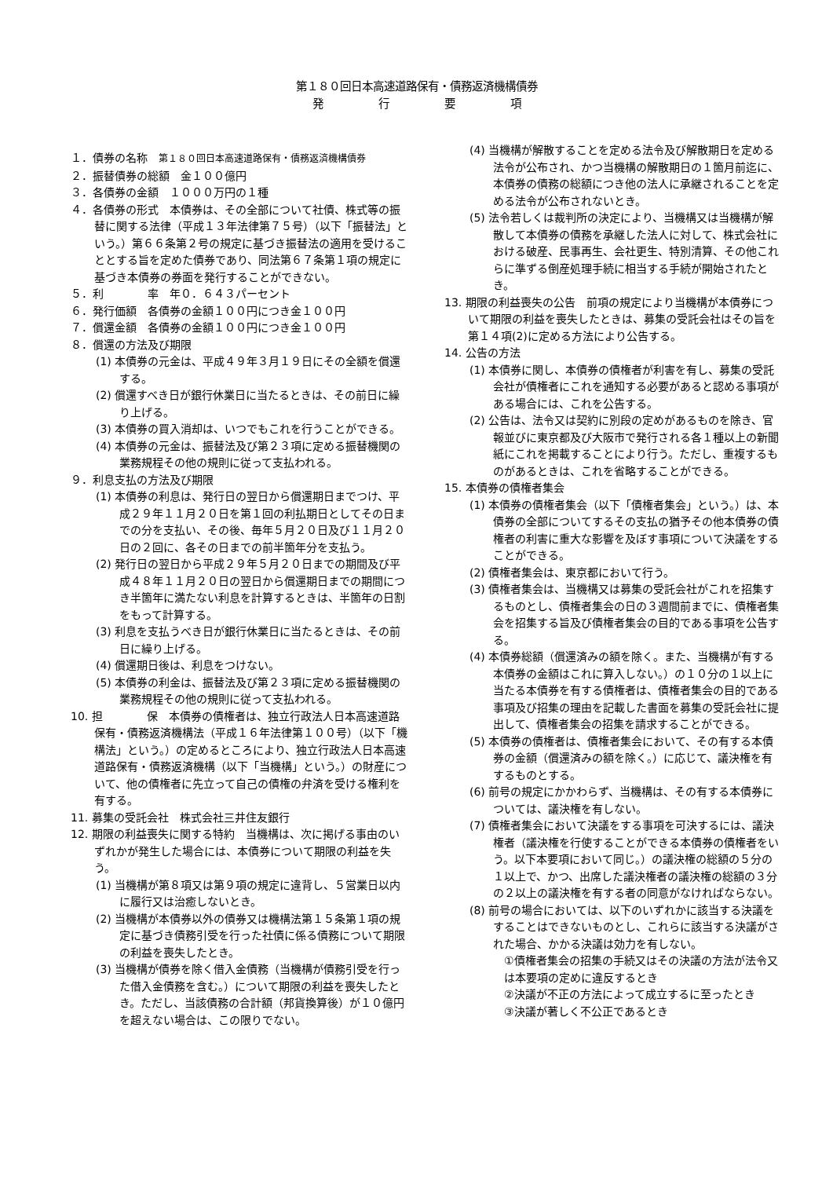第１８０回日本高速道路保有・債務返済機構債券
発　　　　　行　　　　　要　　　　　項
１．債券の名称　第１８０回日本高速道路保有・債務返済機構債券
２．振替債券の総額　金１００億円
３．各債券の金額　１０００万円の１種
４．各債券の形式　本債券は、その全部について社債、株式等の振替に関する法律（平成１３年法律第７５号）（以下「振替法」という。）第６６条第２号の規定に基づき振替法の適用を受けることとする旨を定めた債券であり、同法第６７条第１項の規定に基づき本債券の券面を発行することができない。
５．利　　　　率　年０．６４３パーセント
６．発行価額　各債券の金額１００円につき金１００円
７．償還金額　各債券の金額１００円につき金１００円
８．償還の方法及び期限
(1) 本債券の元金は、平成４９年３月１９日にその全額を償還する。
(2) 償還すべき日が銀行休業日に当たるときは、その前日に繰り上げる。
(3) 本債券の買入消却は、いつでもこれを行うことができる。
(4) 本債券の元金は、振替法及び第２３項に定める振替機関の業務規程その他の規則に従って支払われる。
９．利息支払の方法及び期限
(1) 本債券の利息は、発行日の翌日から償還期日までつけ、平成２９年１１月２０日を第１回の利払期日としてその日までの分を支払い、その後、毎年５月２０日及び１１月２０日の２回に、各その日までの前半箇年分を支払う。
(2) 発行日の翌日から平成２９年５月２０日までの期間及び平成４８年１１月２０日の翌日から償還期日までの期間につき半箇年に満たない利息を計算するときは、半箇年の日割をもって計算する。
(3) 利息を支払うべき日が銀行休業日に当たるときは、その前日に繰り上げる。
(4) 償還期日後は、利息をつけない。
(5) 本債券の利金は、振替法及び第２３項に定める振替機関の業務規程その他の規則に従って支払われる。
10. 担　　　　保　本債券の債権者は、独立行政法人日本高速道路保有・債務返済機構法（平成１６年法律第１００号）（以下「機構法」という。）の定めるところにより、独立行政法人日本高速道路保有・債務返済機構（以下「当機構」という。）の財産について、他の債権者に先立って自己の債権の弁済を受ける権利を有する。
11. 募集の受託会社　株式会社三井住友銀行
12. 期限の利益喪失に関する特約　当機構は、次に掲げる事由のいずれかが発生した場合には、本債券について期限の利益を失う。
(1) 当機構が第８項又は第９項の規定に違背し、５営業日以内に履行又は治癒しないとき。
(2) 当機構が本債券以外の債券又は機構法第１５条第１項の規定に基づき債務引受を行った社債に係る債務について期限の利益を喪失したとき。
(3) 当機構が債券を除く借入金債務（当機構が債務引受を行った借入金債務を含む。）について期限の利益を喪失したとき。ただし、当該債務の合計額（邦貨換算後）が１０億円を超えない場合は、この限りでない。
(4) 当機構が解散することを定める法令及び解散期日を定める法令が公布され、かつ当機構の解散期日の１箇月前迄に、本債券の債務の総額につき他の法人に承継されることを定める法令が公布されないとき。
(5) 法令若しくは裁判所の決定により、当機構又は当機構が解散して本債券の債務を承継した法人に対して、株式会社における破産、民事再生、会社更生、特別清算、その他これらに準ずる倒産処理手続に相当する手続が開始されたとき。
13. 期限の利益喪失の公告　前項の規定により当機構が本債券について期限の利益を喪失したときは、募集の受託会社はその旨を第１４項(2)に定める方法により公告する。
14. 公告の方法
(1) 本債券に関し、本債券の債権者が利害を有し、募集の受託会社が債権者にこれを通知する必要があると認める事項がある場合には、これを公告する。
(2) 公告は、法令又は契約に別段の定めがあるものを除き、官報並びに東京都及び大阪市で発行される各１種以上の新聞紙にこれを掲載することにより行う。ただし、重複するものがあるときは、これを省略することができる。
15. 本債券の債権者集会
(1) 本債券の債権者集会（以下「債権者集会」という。）は、本債券の全部についてするその支払の猶予その他本債券の債権者の利害に重大な影響を及ぼす事項について決議をすることができる。
(2) 債権者集会は、東京都において行う。
(3) 債権者集会は、当機構又は募集の受託会社がこれを招集するものとし、債権者集会の日の３週間前までに、債権者集会を招集する旨及び債権者集会の目的である事項を公告する。
(4) 本債券総額（償還済みの額を除く。また、当機構が有する本債券の金額はこれに算入しない。）の１０分の１以上に当たる本債券を有する債権者は、債権者集会の目的である事項及び招集の理由を記載した書面を募集の受託会社に提出して、債権者集会の招集を請求することができる。
(5) 本債券の債権者は、債権者集会において、その有する本債券の金額（償還済みの額を除く。）に応じて、議決権を有するものとする。
(6) 前号の規定にかかわらず、当機構は、その有する本債券については、議決権を有しない。
(7) 債権者集会において決議をする事項を可決するには、議決権者（議決権を行使することができる本債券の債権者をいう。以下本要項において同じ。）の議決権の総額の５分の１以上で、かつ、出席した議決権者の議決権の総額の３分の２以上の議決権を有する者の同意がなければならない。
(8) 前号の場合においては、以下のいずれかに該当する決議をすることはできないものとし、これらに該当する決議がされた場合、かかる決議は効力を有しない。
①債権者集会の招集の手続又はその決議の方法が法令又は本要項の定めに違反するとき
②決議が不正の方法によって成立するに至ったとき
③決議が著しく不公正であるとき